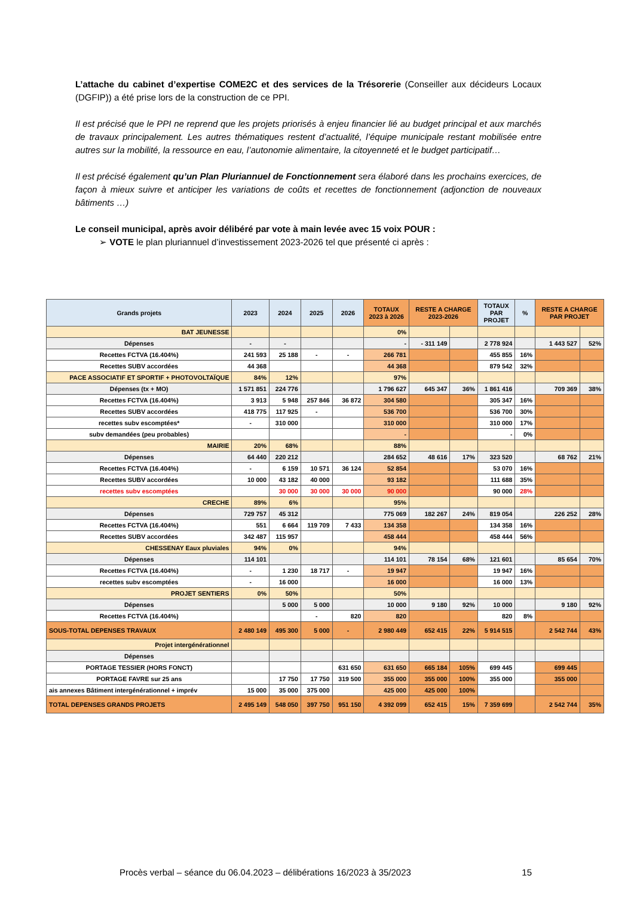L’attache du cabinet d’expertise COME2C et des services de la Trésorerie (Conseiller aux décideurs Locaux (DGFIP)) a été prise lors de la construction de ce PPI.
Il est précisé que le PPI ne reprend que les projets priorisés à enjeu financier lié au budget principal et aux marchés de travaux principalement. Les autres thématiques restent d’actualité, l’équipe municipale restant mobilisée entre autres sur la mobilité, la ressource en eau, l’autonomie alimentaire, la citoyenneté et le budget participatif…
Il est précisé également qu’un Plan Pluriannuel de Fonctionnement sera élaboré dans les prochains exercices, de façon à mieux suivre et anticiper les variations de coûts et recettes de fonctionnement (adjonction de nouveaux bâtiments …)
Le conseil municipal, après avoir délibéré par vote à main levée avec 15 voix POUR :
➢ VOTE le plan pluriannuel d’investissement 2023-2026 tel que présenté ci après :
| Grands projets | 2023 | 2024 | 2025 | 2026 | TOTAUX 2023 à 2026 | RESTE A CHARGE 2023-2026 | | TOTAUX PAR PROJET | % | RESTE A CHARGE PAR PROJET | |
| --- | --- | --- | --- | --- | --- | --- | --- | --- | --- | --- | --- |
| BAT JEUNESSE | | | | | 0% | | | | | | |
| Dépenses | - | - | | | - | - 311 149 | | 2 778 924 | | 1 443 527 | 52% |
| Recettes FCTVA (16.404%) | 241 593 | 25 188 | - | - | 266 781 | | | 455 855 | 16% | | |
| Recettes SUBV accordées | 44 368 | | | | 44 368 | | | 879 542 | 32% | | |
| PACE ASSOCIATIF ET SPORTIF + PHOTOVOLTAÏQUE | 84% | 12% | | | 97% | | | | | | |
| Dépenses (tx + MO) | 1 571 851 | 224 776 | | | 1 796 627 | 645 347 | 36% | 1 861 416 | | 709 369 | 38% |
| Recettes FCTVA (16.404%) | 3 913 | 5 948 | 257 846 | 36 872 | 304 580 | | | 305 347 | 16% | | |
| Recettes SUBV accordées | 418 775 | 117 925 | - | | 536 700 | | | 536 700 | 30% | | |
| recettes subv escomptées* | - | 310 000 | | | 310 000 | | | 310 000 | 17% | | |
| subv demandées (peu probables) | | | | | - | | | - | 0% | | |
| MAIRIE | 20% | 68% | | | 88% | | | | | | |
| Dépenses | 64 440 | 220 212 | | | 284 652 | 48 616 | 17% | 323 520 | | 68 762 | 21% |
| Recettes FCTVA (16.404%) | - | 6 159 | 10 571 | 36 124 | 52 854 | | | 53 070 | 16% | | |
| Recettes SUBV accordées | 10 000 | 43 182 | 40 000 | | 93 182 | | | 111 688 | 35% | | |
| recettes subv escomptées | | 30 000 | 30 000 | 30 000 | 90 000 | | | 90 000 | 28% | | |
| CRECHE | 89% | 6% | | | 95% | | | | | | |
| Dépenses | 729 757 | 45 312 | | | 775 069 | 182 267 | 24% | 819 054 | | 226 252 | 28% |
| Recettes FCTVA (16.404%) | 551 | 6 664 | 119 709 | 7 433 | 134 358 | | | 134 358 | 16% | | |
| Recettes SUBV accordées | 342 487 | 115 957 | | | 458 444 | | | 458 444 | 56% | | |
| CHESSENAY Eaux pluviales | 94% | 0% | | | 94% | | | | | | |
| Dépenses | 114 101 | | | | 114 101 | 78 154 | 68% | 121 601 | | 85 654 | 70% |
| Recettes FCTVA (16.404%) | - | 1 230 | 18 717 | - | 19 947 | | | 19 947 | 16% | | |
| recettes subv escomptées | - | 16 000 | | | 16 000 | | | 16 000 | 13% | | |
| PROJET SENTIERS | 0% | 50% | | | 50% | | | | | | |
| Dépenses | | 5 000 | 5 000 | | 10 000 | 9 180 | 92% | 10 000 | | 9 180 | 92% |
| Recettes FCTVA (16.404%) | | | - | 820 | 820 | | | 820 | 8% | | |
| SOUS-TOTAL DEPENSES TRAVAUX | 2 480 149 | 495 300 | 5 000 | - | 2 980 449 | 652 415 | 22% | 5 914 515 | | 2 542 744 | 43% |
| Projet intergénérationnel | | | | | | | | | | | |
| Dépenses | | | | | | | | | | | |
| PORTAGE TESSIER (HORS FONCT) | | | | 631 650 | 631 650 | 665 184 | 105% | 699 445 | | 699 445 | |
| PORTAGE FAVRE sur 25 ans | | 17 750 | 17 750 | 319 500 | 355 000 | 355 000 | 100% | 355 000 | | 355 000 | |
| ais annexes Bâtiment intergénérationnel + imprév | 15 000 | 35 000 | 375 000 | | 425 000 | 425 000 | 100% | | | | |
| TOTAL DEPENSES GRANDS PROJETS | 2 495 149 | 548 050 | 397 750 | 951 150 | 4 392 099 | 652 415 | 15% | 7 359 699 | | 2 542 744 | 35% |
Procès verbal – séance du 06.04.2023 – délibérations 16/2023 à 35/2023 15